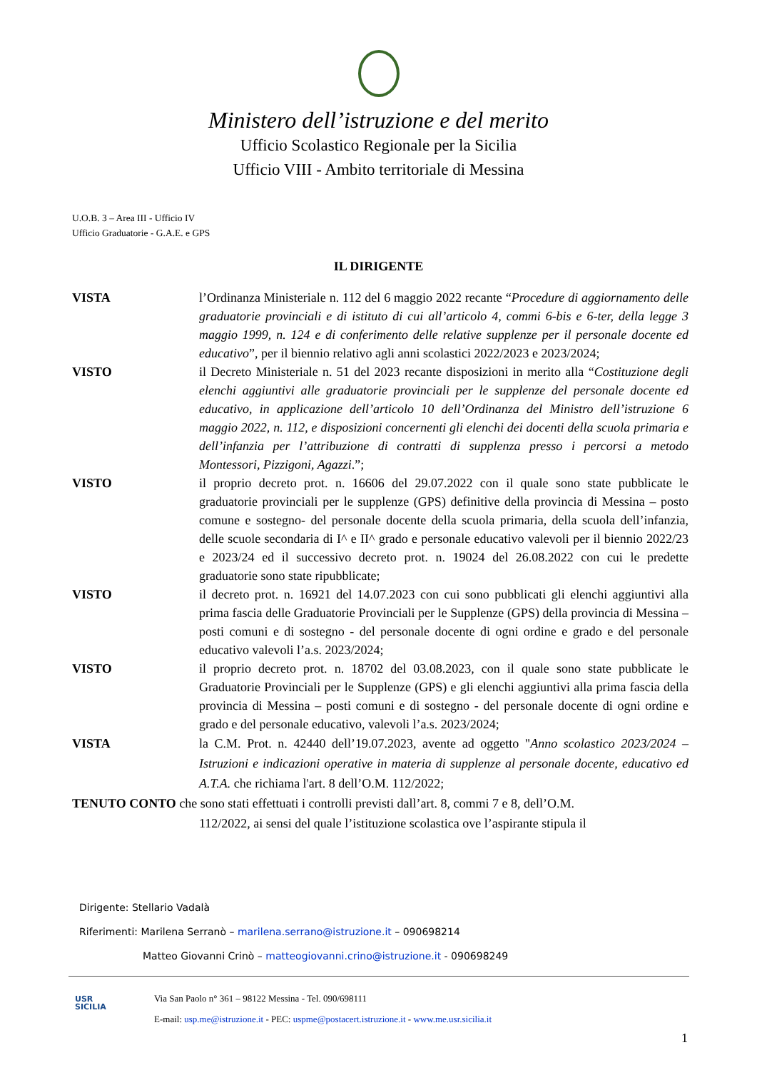Ministero dell’istruzione e del merito
Ufficio Scolastico Regionale per la Sicilia
Ufficio VIII - Ambito territoriale di Messina
U.O.B. 3 – Area III - Ufficio IV
Ufficio Graduatorie - G.A.E. e GPS
IL DIRIGENTE
VISTA l’Ordinanza Ministeriale n. 112 del 6 maggio 2022 recante “Procedure di aggiornamento delle graduatorie provinciali e di istituto di cui all’articolo 4, commi 6-bis e 6-ter, della legge 3 maggio 1999, n. 124 e di conferimento delle relative supplenze per il personale docente ed educativo”, per il biennio relativo agli anni scolastici 2022/2023 e 2023/2024;
VISTO il Decreto Ministeriale n. 51 del 2023 recante disposizioni in merito alla “Costituzione degli elenchi aggiuntivi alle graduatorie provinciali per le supplenze del personale docente ed educativo, in applicazione dell’articolo 10 dell’Ordinanza del Ministro dell’istruzione 6 maggio 2022, n. 112, e disposizioni concernenti gli elenchi dei docenti della scuola primaria e dell’infanzia per l’attribuzione di contratti di supplenza presso i percorsi a metodo Montessori, Pizzigoni, Agazzi.”;
VISTO il proprio decreto prot. n. 16606 del 29.07.2022 con il quale sono state pubblicate le graduatorie provinciali per le supplenze (GPS) definitive della provincia di Messina – posto comune e sostegno- del personale docente della scuola primaria, della scuola dell’infanzia, delle scuole secondaria di I^ e II^ grado e personale educativo valevoli per il biennio 2022/23 e 2023/24 ed il successivo decreto prot. n. 19024 del 26.08.2022 con cui le predette graduatorie sono state ripubblicate;
VISTO il decreto prot. n. 16921 del 14.07.2023 con cui sono pubblicati gli elenchi aggiuntivi alla prima fascia delle Graduatorie Provinciali per le Supplenze (GPS) della provincia di Messina – posti comuni e di sostegno - del personale docente di ogni ordine e grado e del personale educativo valevoli l’a.s. 2023/2024;
VISTO il proprio decreto prot. n. 18702 del 03.08.2023, con il quale sono state pubblicate le Graduatorie Provinciali per le Supplenze (GPS) e gli elenchi aggiuntivi alla prima fascia della provincia di Messina – posti comuni e di sostegno - del personale docente di ogni ordine e grado e del personale educativo, valevoli l’a.s. 2023/2024;
VISTA la C.M. Prot. n. 42440 dell’19.07.2023, avente ad oggetto "Anno scolastico 2023/2024 – Istruzioni e indicazioni operative in materia di supplenze al personale docente, educativo ed A.T.A. che richiama l'art. 8 dell’O.M. 112/2022;
TENUTO CONTO che sono stati effettuati i controlli previsti dall’art. 8, commi 7 e 8, dell’O.M.
112/2022, ai sensi del quale l’istituzione scolastica ove l’aspirante stipula il
Dirigente: Stellario Vadalà
Riferimenti: Marilena Serranò – marilena.serrano@istruzione.it – 090698214
Matteo Giovanni Crinò – matteogiovanni.crino@istruzione.it - 090698249
USR
SICILIA
Via San Paolo n° 361 – 98122 Messina - Tel. 090/698111
E-mail: usp.me@istruzione.it - PEC: uspme@postacert.istruzione.it - www.me.usr.sicilia.it
1